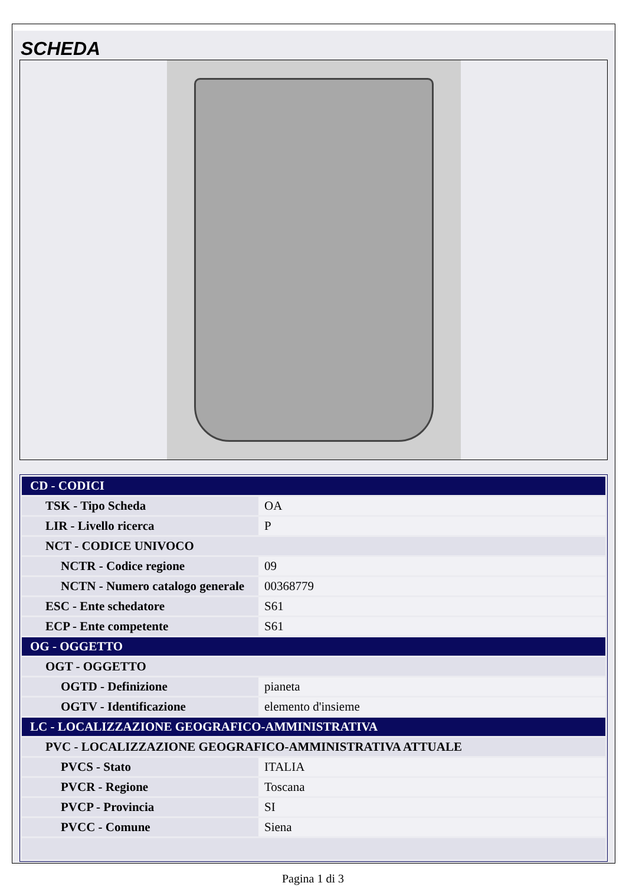SCHEDA
| CD - CODICI | |
| TSK - Tipo Scheda | OA |
| LIR - Livello ricerca | P |
| NCT - CODICE UNIVOCO | |
| NCTR - Codice regione | 09 |
| NCTN - Numero catalogo generale | 00368779 |
| ESC - Ente schedatore | S61 |
| ECP - Ente competente | S61 |
| OG - OGGETTO | |
| OGT - OGGETTO | |
| OGTD - Definizione | pianeta |
| OGTV - Identificazione | elemento d'insieme |
| LC - LOCALIZZAZIONE GEOGRAFICO-AMMINISTRATIVA | |
| PVC - LOCALIZZAZIONE GEOGRAFICO-AMMINISTRATIVA ATTUALE | |
| PVCS - Stato | ITALIA |
| PVCR - Regione | Toscana |
| PVCP - Provincia | SI |
| PVCC - Comune | Siena |
Pagina 1 di 3